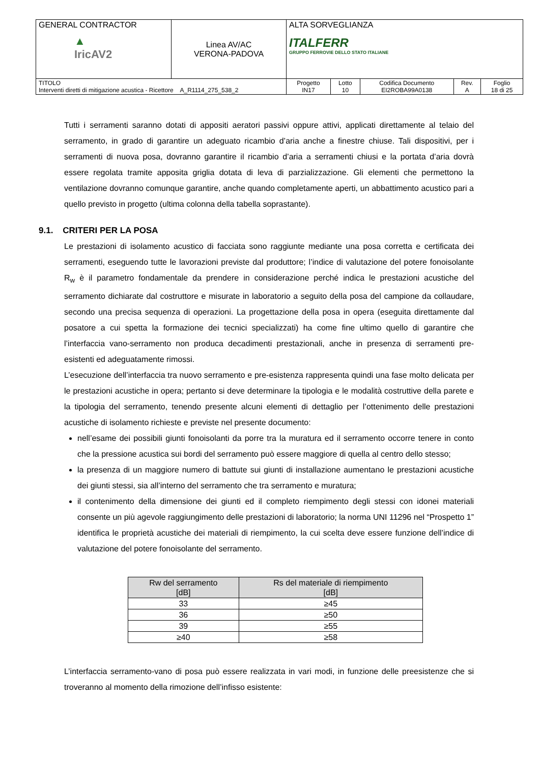| GENERAL CONTRACTOR ▲ IricAV2 | Linea AV/AC VERONA-PADOVA | ALTA SORVEGLIANZA ITALFERR GRUPPO FERROVIE DELLO STATO ITALIANE | | | | |
| TITOLO Interventi diretti di mitigazione acustica - Ricettore A_R1114_275_538_2 | | Progetto IN17 | Lotto 10 | Codifica Documento EI2ROBA99A0138 | Rev. A | Foglio 18 di 25 |
Tutti i serramenti saranno dotati di appositi aeratori passivi oppure attivi, applicati direttamente al telaio del serramento, in grado di garantire un adeguato ricambio d’aria anche a finestre chiuse. Tali dispositivi, per i serramenti di nuova posa, dovranno garantire il ricambio d’aria a serramenti chiusi e la portata d’aria dovrà essere regolata tramite apposita griglia dotata di leva di parzializzazione. Gli elementi che permettono la ventilazione dovranno comunque garantire, anche quando completamente aperti, un abbattimento acustico pari a quello previsto in progetto (ultima colonna della tabella soprastante).
9.1. CRITERI PER LA POSA
Le prestazioni di isolamento acustico di facciata sono raggiunte mediante una posa corretta e certificata dei serramenti, eseguendo tutte le lavorazioni previste dal produttore; l’indice di valutazione del potere fonoisolante R<sub>w</sub> è il parametro fondamentale da prendere in considerazione perché indica le prestazioni acustiche del serramento dichiarate dal costruttore e misurate in laboratorio a seguito della posa del campione da collaudare, secondo una precisa sequenza di operazioni. La progettazione della posa in opera (eseguita direttamente dal posatore a cui spetta la formazione dei tecnici specializzati) ha come fine ultimo quello di garantire che l’interfaccia vano-serramento non produca decadimenti prestazionali, anche in presenza di serramenti pre-esistenti ed adeguatamente rimossi.
L’esecuzione dell’interfaccia tra nuovo serramento e pre-esistenza rappresenta quindi una fase molto delicata per le prestazioni acustiche in opera; pertanto si deve determinare la tipologia e le modalità costruttive della parete e la tipologia del serramento, tenendo presente alcuni elementi di dettaglio per l’ottenimento delle prestazioni acustiche di isolamento richieste e previste nel presente documento:
nell’esame dei possibili giunti fonoisolanti da porre tra la muratura ed il serramento occorre tenere in conto che la pressione acustica sui bordi del serramento può essere maggiore di quella al centro dello stesso;
la presenza di un maggiore numero di battute sui giunti di installazione aumentano le prestazioni acustiche dei giunti stessi, sia all’interno del serramento che tra serramento e muratura;
il contenimento della dimensione dei giunti ed il completo riempimento degli stessi con idonei materiali consente un più agevole raggiungimento delle prestazioni di laboratorio; la norma UNI 11296 nel “Prospetto 1” identifica le proprietà acustiche dei materiali di riempimento, la cui scelta deve essere funzione dell’indice di valutazione del potere fonoisolante del serramento.
| Rw del serramento [dB] | Rs del materiale di riempimento [dB] |
| --- | --- |
| 33 | ≥45 |
| 36 | ≥50 |
| 39 | ≥55 |
| ≥40 | ≥58 |
L’interfaccia serramento-vano di posa può essere realizzata in vari modi, in funzione delle preesistenze che si troveranno al momento della rimozione dell’infisso esistente: